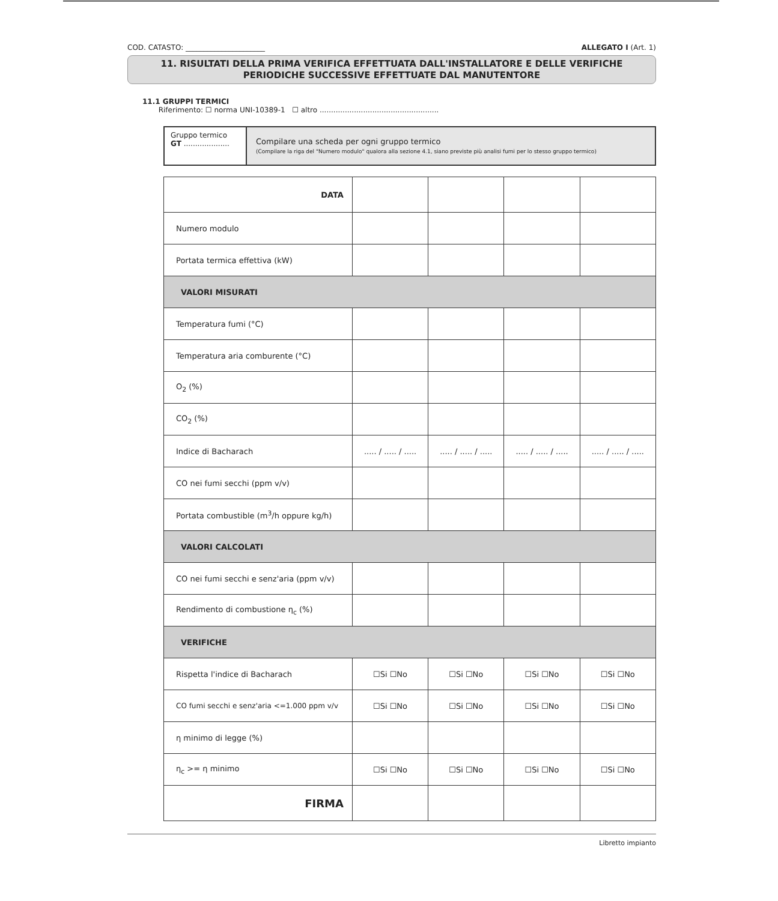COD. CATASTO: ______________________ ALLEGATO I (Art. 1)
11. RISULTATI DELLA PRIMA VERIFICA EFFETTUATA DALL'INSTALLATORE E DELLE VERIFICHE
PERIODICHE SUCCESSIVE EFFETTUATE DAL MANUTENTORE
11.1 GRUPPI TERMICI
Riferimento: ☐ norma UNI-10389-1 ☐ altro ....................................................
Gruppo termico
GT ....................
Compilare una scheda per ogni gruppo termico
(Compilare la riga del "Numero modulo" qualora alla sezione 4.1, siano previste più analisi fumi per lo stesso gruppo termico)
| DATA | | | | |
| Numero modulo | | | | |
| Portata termica effettiva (kW) | | | | |
| VALORI MISURATI | | | | |
| Temperatura fumi (°C) | | | | |
| Temperatura aria comburente (°C) | | | | |
| O<sub>2</sub> (%) | | | | |
| CO<sub>2</sub> (%) | | | | |
| Indice di Bacharach | ..... / ..... / ..... | ..... / ..... / ..... | ..... / ..... / ..... | ..... / ..... / ..... |
| CO nei fumi secchi (ppm v/v) | | | | |
| Portata combustible (m<sup>3</sup>/h oppure kg/h) | | | | |
| VALORI CALCOLATI | | | | |
| CO nei fumi secchi e senz'aria (ppm v/v) | | | | |
| Rendimento di combustione η<sub>c</sub> (%) | | | | |
| VERIFICHE | | | | |
| Rispetta l'indice di Bacharach | ☐Si ☐No | ☐Si ☐No | ☐Si ☐No | ☐Si ☐No |
| CO fumi secchi e senz'aria <=1.000 ppm v/v | ☐Si ☐No | ☐Si ☐No | ☐Si ☐No | ☐Si ☐No |
| η minimo di legge (%) | | | | |
| η<sub>c</sub> >= η minimo | ☐Si ☐No | ☐Si ☐No | ☐Si ☐No | ☐Si ☐No |
| FIRMA | | | | |
Libretto impianto